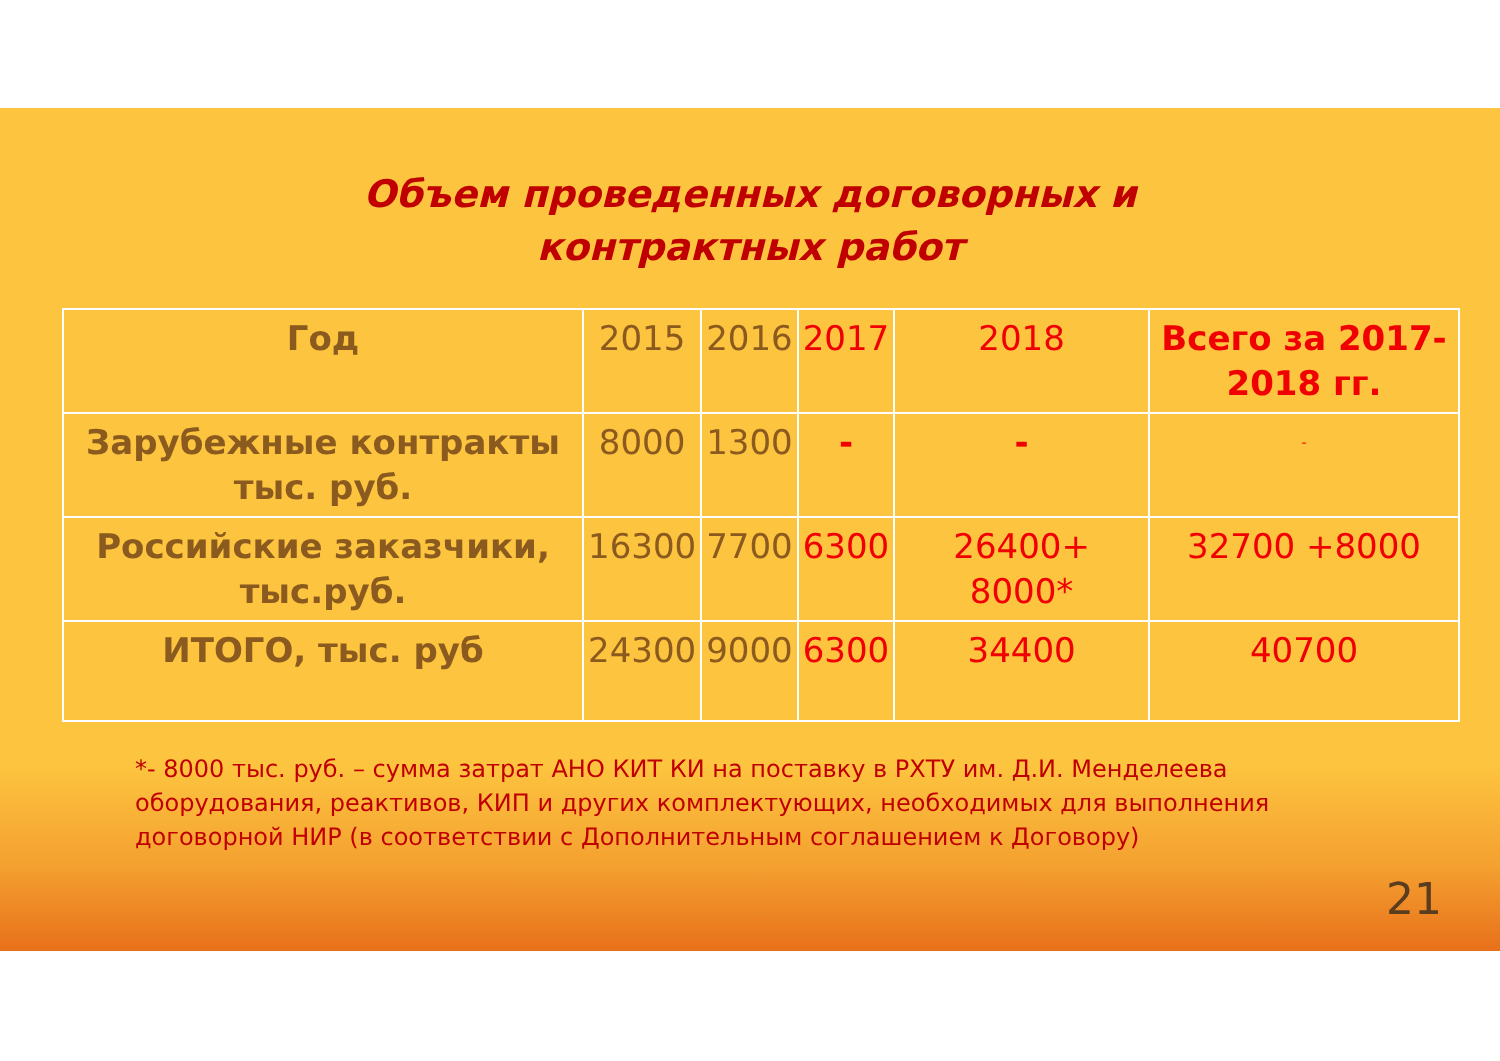Объем проведенных договорных и
контрактных работ
| Год | 2015 | 2016 | 2017 | 2018 | Всего за 2017-2018 гг. |
| --- | --- | --- | --- | --- | --- |
| Зарубежные контракты тыс. руб. | 8000 | 1300 | - | - | - |
| Российские заказчики, тыс.руб. | 16300 | 7700 | 6300 | 26400+ 8000* | 32700 +8000 |
| ИТОГО, тыс. руб | 24300 | 9000 | 6300 | 34400 | 40700 |
*- 8000 тыс. руб. – сумма затрат АНО КИТ КИ на поставку в РХТУ им. Д.И. Менделеева оборудования, реактивов, КИП и других комплектующих, необходимых для выполнения договорной НИР (в соответствии с Дополнительным соглашением к Договору)
21